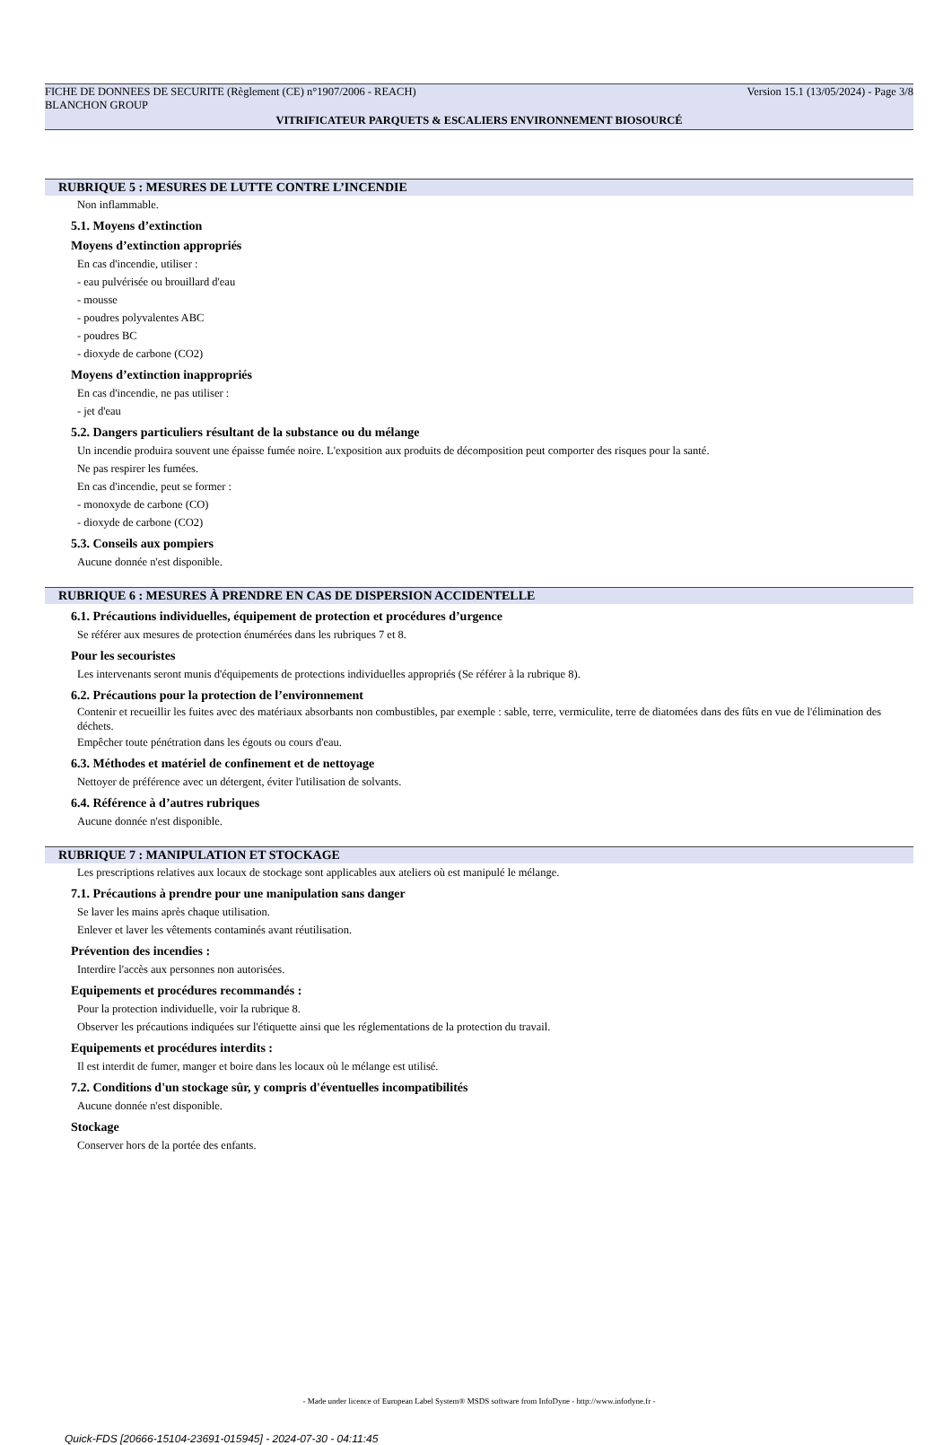FICHE DE DONNEES DE SECURITE (Règlement (CE) n°1907/2006 - REACH) Version 15.1 (13/05/2024) - Page 3/8
BLANCHON GROUP
VITRIFICATEUR PARQUETS & ESCALIERS ENVIRONNEMENT BIOSOURCÉ
RUBRIQUE 5 : MESURES DE LUTTE CONTRE L’INCENDIE
Non inflammable.
5.1. Moyens d’extinction
Moyens d’extinction appropriés
En cas d'incendie, utiliser :
- eau pulvérisée ou brouillard d'eau
- mousse
- poudres polyvalentes ABC
- poudres BC
- dioxyde de carbone (CO2)
Moyens d’extinction inappropriés
En cas d'incendie, ne pas utiliser :
- jet d'eau
5.2. Dangers particuliers résultant de la substance ou du mélange
Un incendie produira souvent une épaisse fumée noire. L'exposition aux produits de décomposition peut comporter des risques pour la santé.
Ne pas respirer les fumées.
En cas d'incendie, peut se former :
- monoxyde de carbone (CO)
- dioxyde de carbone (CO2)
5.3. Conseils aux pompiers
Aucune donnée n'est disponible.
RUBRIQUE 6 : MESURES À PRENDRE EN CAS DE DISPERSION ACCIDENTELLE
6.1. Précautions individuelles, équipement de protection et procédures d’urgence
Se référer aux mesures de protection énumérées dans les rubriques 7 et 8.
Pour les secouristes
Les intervenants seront munis d'équipements de protections individuelles appropriés (Se référer à la rubrique 8).
6.2. Précautions pour la protection de l’environnement
Contenir et recueillir les fuites avec des matériaux absorbants non combustibles, par exemple : sable, terre, vermiculite, terre de diatomées dans des fûts en vue de l'élimination des déchets.
Empêcher toute pénétration dans les égouts ou cours d'eau.
6.3. Méthodes et matériel de confinement et de nettoyage
Nettoyer de préférence avec un détergent, éviter l'utilisation de solvants.
6.4. Référence à d’autres rubriques
Aucune donnée n'est disponible.
RUBRIQUE 7 : MANIPULATION ET STOCKAGE
Les prescriptions relatives aux locaux de stockage sont applicables aux ateliers où est manipulé le mélange.
7.1. Précautions à prendre pour une manipulation sans danger
Se laver les mains après chaque utilisation.
Enlever et laver les vêtements contaminés avant réutilisation.
Prévention des incendies :
Interdire l'accès aux personnes non autorisées.
Equipements et procédures recommandés :
Pour la protection individuelle, voir la rubrique 8.
Observer les précautions indiquées sur l'étiquette ainsi que les réglementations de la protection du travail.
Equipements et procédures interdits :
Il est interdit de fumer, manger et boire dans les locaux où le mélange est utilisé.
7.2. Conditions d'un stockage sûr, y compris d'éventuelles incompatibilités
Aucune donnée n'est disponible.
Stockage
Conserver hors de la portée des enfants.
- Made under licence of European Label System® MSDS software from InfoDyne - http://www.infodyne.fr -
Quick-FDS [20666-15104-23691-015945] - 2024-07-30 - 04:11:45